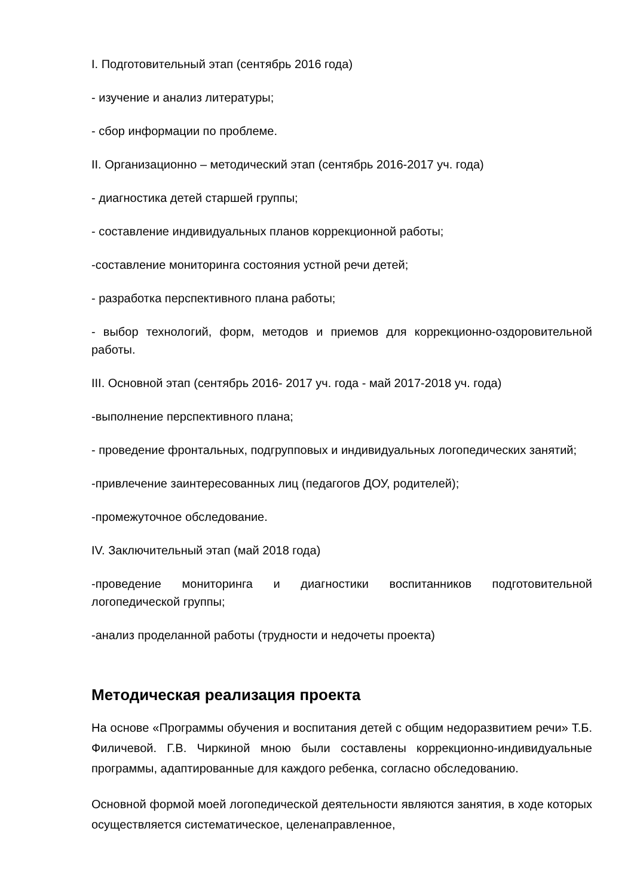I. Подготовительный этап (сентябрь 2016 года)
- изучение и анализ литературы;
- сбор информации по проблеме.
II. Организационно – методический этап (сентябрь 2016-2017 уч. года)
- диагностика детей старшей группы;
- составление индивидуальных планов коррекционной работы;
-составление мониторинга состояния устной речи детей;
- разработка перспективного плана работы;
- выбор технологий, форм, методов и приемов для коррекционно-оздоровительной работы.
III. Основной этап (сентябрь 2016- 2017 уч. года - май 2017-2018 уч. года)
-выполнение перспективного плана;
- проведение фронтальных, подгрупповых и индивидуальных логопедических занятий;
-привлечение заинтересованных лиц (педагогов ДОУ, родителей);
-промежуточное обследование.
IV. Заключительный этап (май 2018 года)
-проведение мониторинга и диагностики воспитанников подготовительной логопедической группы;
-анализ проделанной работы (трудности и недочеты проекта)
Методическая реализация проекта
На основе «Программы обучения и воспитания детей с общим недоразвитием речи» Т.Б. Филичевой. Г.В. Чиркиной мною были составлены коррекционно-индивидуальные программы, адаптированные для каждого ребенка, согласно обследованию.
Основной формой моей логопедической деятельности являются занятия, в ходе которых осуществляется систематическое, целенаправленное,